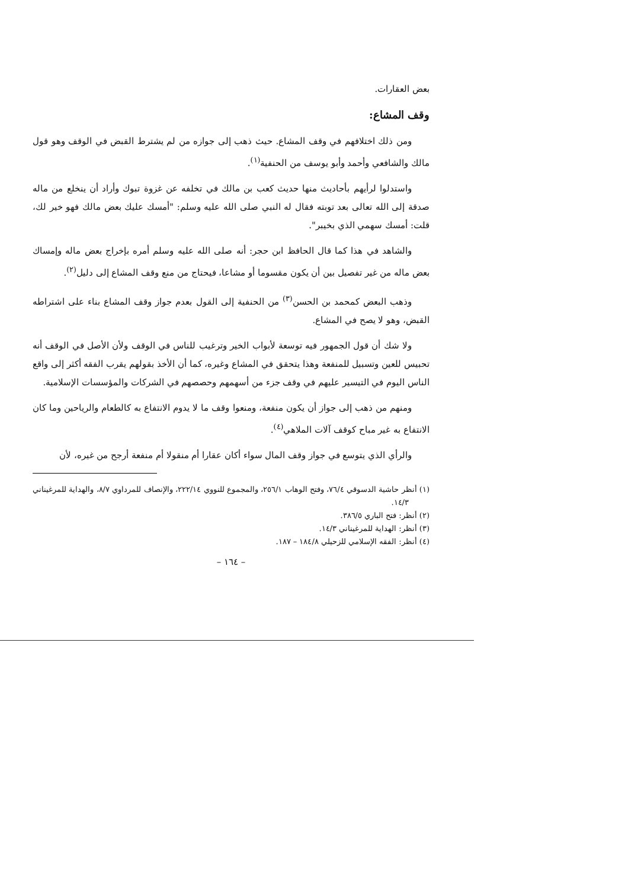بعض العقارات.
وقف المشاع:
ومن ذلك اختلافهم في وقف المشاع. حيث ذهب إلى جوازه من لم يشترط القبض في الوقف وهو قول مالك والشافعي وأحمد وأبو يوسف من الحنفية<sup>(١)</sup>.
واستدلوا لرأيهم بأحاديث منها حديث كعب بن مالك في تخلفه عن غزوة تبوك وأراد أن ينخلع من ماله صدقة إلى الله تعالى بعد توبته فقال له النبي صلى الله عليه وسلم: "أمسك عليك بعض مالك فهو خير لك، قلت: أمسك سهمي الذي بخيبر".
والشاهد في هذا كما قال الحافظ ابن حجر: أنه صلى الله عليه وسلم أمره بإخراج بعض ماله وإمساك بعض ماله من غير تفصيل بين أن يكون مقسوما أو مشاعا، فيحتاج من منع وقف المشاع إلى دليل<sup>(٢)</sup>.
وذهب البعض كمحمد بن الحسن<sup>(٣)</sup> من الحنفية إلى القول بعدم جواز وقف المشاع بناء على اشتراطه القبض، وهو لا يصح في المشاع.
ولا شك أن قول الجمهور فيه توسعة لأبواب الخير وترغيب للناس في الوقف ولأن الأصل في الوقف أنه تحبيس للعين وتسبيل للمنفعة وهذا يتحقق في المشاع وغيره، كما أن الأخذ بقولهم يقرب الفقه أكثر إلى واقع الناس اليوم في التيسير عليهم في وقف جزء من أسهمهم وحصصهم في الشركات والمؤسسات الإسلامية.
ومنهم من ذهب إلى جواز أن يكون منفعة، ومنعوا وقف ما لا يدوم الانتفاع به كالطعام والرياحين وما كان الانتفاع به غير مباح كوقف آلات الملاهي<sup>(٤)</sup>.
والرأي الذي يتوسع في جواز وقف المال سواء أكان عقارا أم منقولا أم منفعة أرجح من غيره، لأن
(١) أنظر حاشية الدسوقي ٧٦/٤، وفتح الوهاب ٢٥٦/١، والمجموع للنووي ٢٢٢/١٤، والإنصاف للمرداوي ٨/٧، والهداية للمرغيناني ١٤/٣.
(٢) أنظر: فتح الباري ٣٨٦/٥.
(٣) أنظر: الهداية للمرغيناني ١٤/٣.
(٤) أنظر: الفقه الإسلامي للزحيلي ١٨٤/٨ – ١٨٧.
– ١٦٤ –